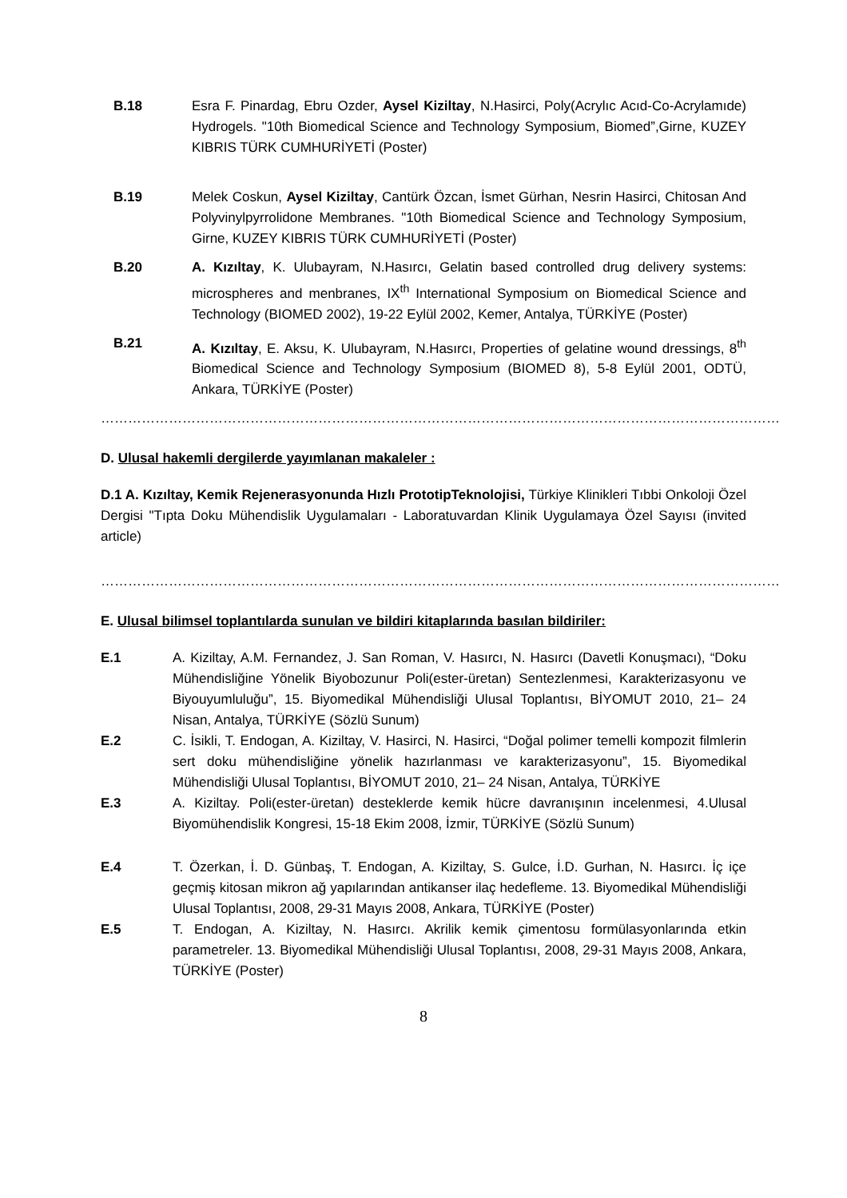B.18 Esra F. Pinardag, Ebru Ozder, Aysel Kiziltay, N.Hasirci, Poly(Acrylıc Acıd-Co-Acrylamıde) Hydrogels. "10th Biomedical Science and Technology Symposium, Biomed”,Girne, KUZEY KIBRIS TÜRK CUMHURİYETİ (Poster)
B.19 Melek Coskun, Aysel Kiziltay, Cantürk Özcan, İsmet Gürhan, Nesrin Hasirci, Chitosan And Polyvinylpyrrolidone Membranes. "10th Biomedical Science and Technology Symposium, Girne, KUZEY KIBRIS TÜRK CUMHURİYETİ (Poster)
B.20 A. Kızıltay, K. Ulubayram, N.Hasırcı, Gelatin based controlled drug delivery systems: microspheres and menbranes, IX<sup>th</sup> International Symposium on Biomedical Science and Technology (BIOMED 2002), 19-22 Eylül 2002, Kemer, Antalya, TÜRKİYE (Poster)
B.21 A. Kızıltay, E. Aksu, K. Ulubayram, N.Hasırcı, Properties of gelatine wound dressings, 8<sup>th</sup> Biomedical Science and Technology Symposium (BIOMED 8), 5-8 Eylül 2001, ODTÜ, Ankara, TÜRKİYE (Poster)
……………………………………………………………………………………………………………………………………
D. Ulusal hakemli dergilerde yayımlanan makaleler :
D.1 A. Kızıltay, Kemik Rejenerasyonunda Hızlı PrototipTeknolojisi, Türkiye Klinikleri Tıbbi Onkoloji Özel Dergisi "Tıpta Doku Mühendislik Uygulamaları - Laboratuvardan Klinik Uygulamaya Özel Sayısı (invited article)
……………………………………………………………………………………………………………………………………
E. Ulusal bilimsel toplantılarda sunulan ve bildiri kitaplarında basılan bildiriler:
E.1 A. Kiziltay, A.M. Fernandez, J. San Roman, V. Hasırcı, N. Hasırcı (Davetli Konuşmacı), “Doku Mühendisliğine Yönelik Biyobozunur Poli(ester-üretan) Sentezlenmesi, Karakterizasyonu ve Biyouyumluluğu”, 15. Biyomedikal Mühendisliği Ulusal Toplantısı, BİYOMUT 2010, 21– 24 Nisan, Antalya, TÜRKİYE (Sözlü Sunum)
E.2 C. İsikli, T. Endogan, A. Kiziltay, V. Hasirci, N. Hasirci, “Doğal polimer temelli kompozit filmlerin sert doku mühendisliğine yönelik hazırlanması ve karakterizasyonu”, 15. Biyomedikal Mühendisliği Ulusal Toplantısı, BİYOMUT 2010, 21– 24 Nisan, Antalya, TÜRKİYE
E.3 A. Kiziltay. Poli(ester-üretan) desteklerde kemik hücre davranışının incelenmesi, 4.Ulusal Biyomühendislik Kongresi, 15-18 Ekim 2008, İzmir, TÜRKİYE (Sözlü Sunum)
E.4 T. Özerkan, İ. D. Günbaş, T. Endogan, A. Kiziltay, S. Gulce, İ.D. Gurhan, N. Hasırcı. İç içe geçmiş kitosan mikron ağ yapılarından antikanser ilaç hedefleme. 13. Biyomedikal Mühendisliği Ulusal Toplantısı, 2008, 29-31 Mayıs 2008, Ankara, TÜRKİYE (Poster)
E.5 T. Endogan, A. Kiziltay, N. Hasırcı. Akrilik kemik çimentosu formülasyonlarında etkin parametreler. 13. Biyomedikal Mühendisliği Ulusal Toplantısı, 2008, 29-31 Mayıs 2008, Ankara, TÜRKİYE (Poster)
8